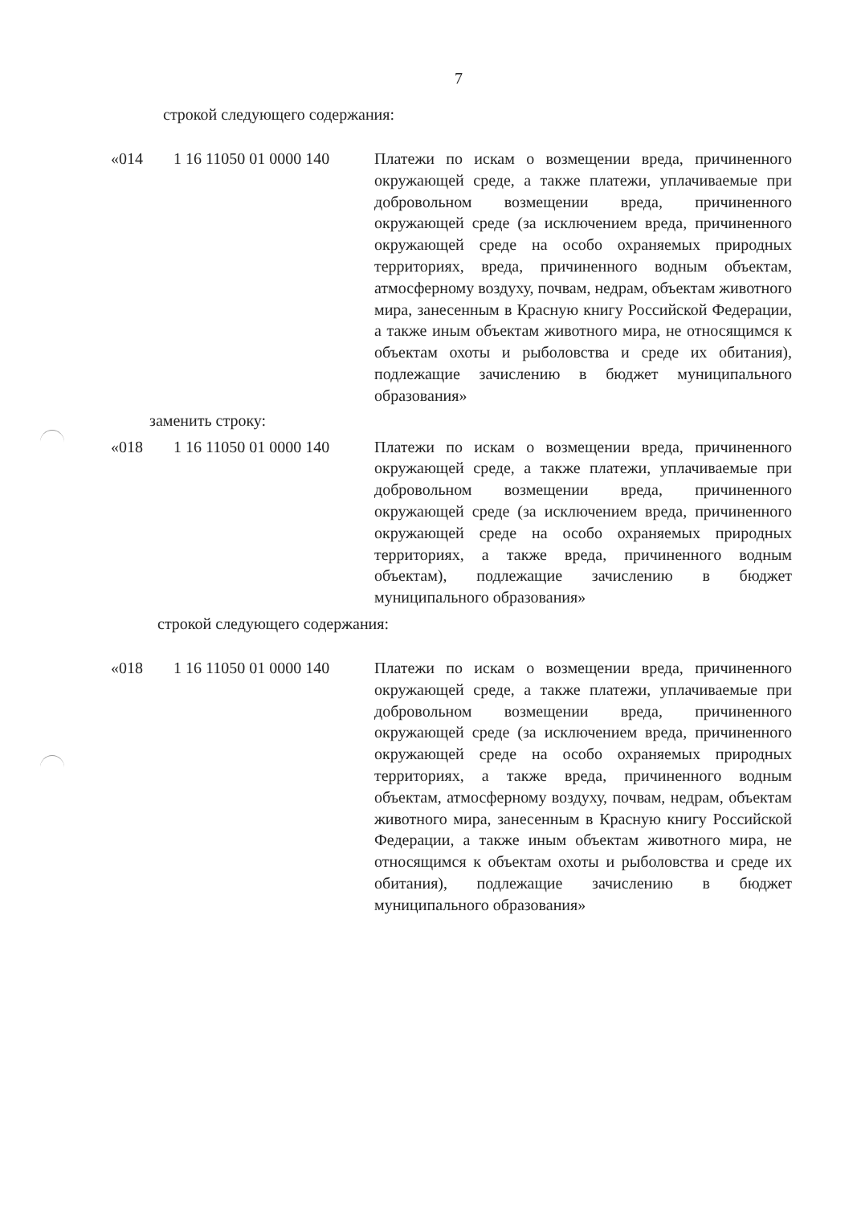7
строкой следующего содержания:
| «014 | 1 16 11050 01 0000 140 | Платежи по искам о возмещении вреда, причиненного окружающей среде, а также платежи, уплачиваемые при добровольном возмещении вреда, причиненного окружающей среде (за исключением вреда, причиненного окружающей среде на особо охраняемых природных территориях, вреда, причиненного водным объектам, атмосферному воздуху, почвам, недрам, объектам животного мира, занесенным в Красную книгу Российской Федерации, а также иным объектам животного мира, не относящимся к объектам охоты и рыболовства и среде их обитания), подлежащие зачислению в бюджет муниципального образования» |
заменить строку:
| «018 | 1 16 11050 01 0000 140 | Платежи по искам о возмещении вреда, причиненного окружающей среде, а также платежи, уплачиваемые при добровольном возмещении вреда, причиненного окружающей среде (за исключением вреда, причиненного окружающей среде на особо охраняемых природных территориях, а также вреда, причиненного водным объектам), подлежащие зачислению в бюджет муниципального образования» |
строкой следующего содержания:
| «018 | 1 16 11050 01 0000 140 | Платежи по искам о возмещении вреда, причиненного окружающей среде, а также платежи, уплачиваемые при добровольном возмещении вреда, причиненного окружающей среде (за исключением вреда, причиненного окружающей среде на особо охраняемых природных территориях, а также вреда, причиненного водным объектам, атмосферному воздуху, почвам, недрам, объектам животного мира, занесенным в Красную книгу Российской Федерации, а также иным объектам животного мира, не относящимся к объектам охоты и рыболовства и среде их обитания), подлежащие зачислению в бюджет муниципального образования» |